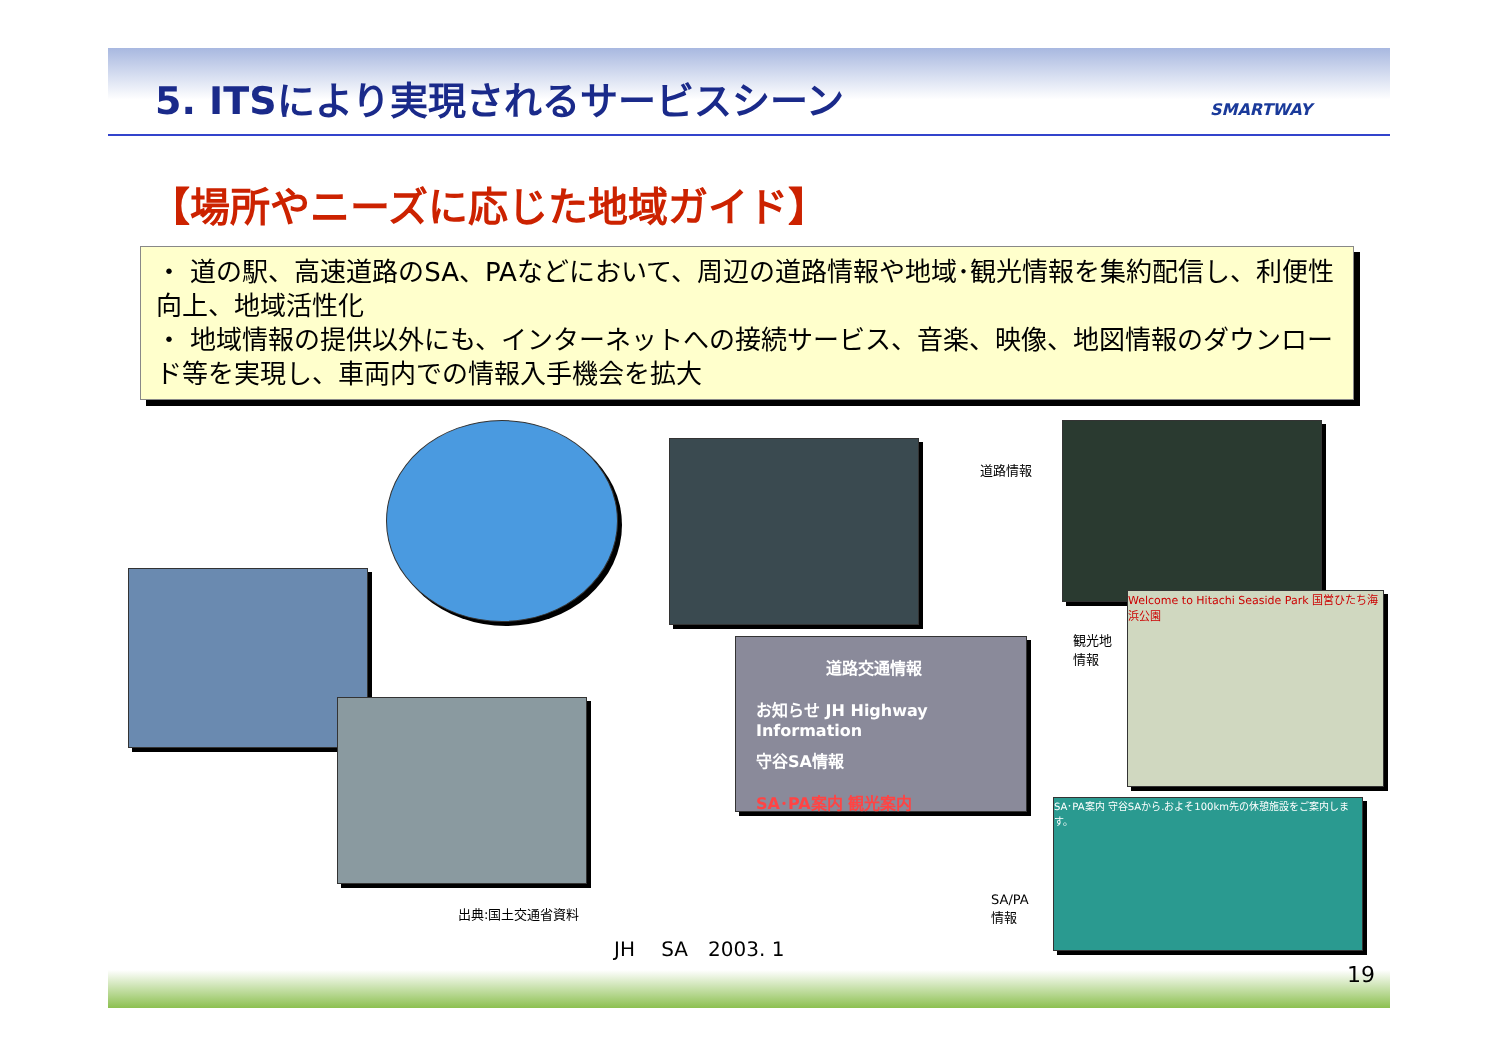5. ITSにより実現されるサービスシーン
SMARTWAY
【場所やニーズに応じた地域ガイド】
・ 道の駅、高速道路のSA、PAなどにおいて、周辺の道路情報や地域･観光情報を集約配信し、利便性向上、地域活性化
・ 地域情報の提供以外にも、インターネットへの接続サービス、音楽、映像、地図情報のダウンロード等を実現し、車両内での情報入手機会を拡大
道路交通情報
お知らせ JH Highway Information
守谷SA情報
SA･PA案内 観光案内
Welcome to Hitachi Seaside Park 国営ひたち海浜公園
SA･PA案内 守谷SAから.およそ100km先の休憩施設をご案内します。
道路情報
観光地
情報
SA/PA
情報
出典:国土交通省資料
JH　 SA　2003. 1
19